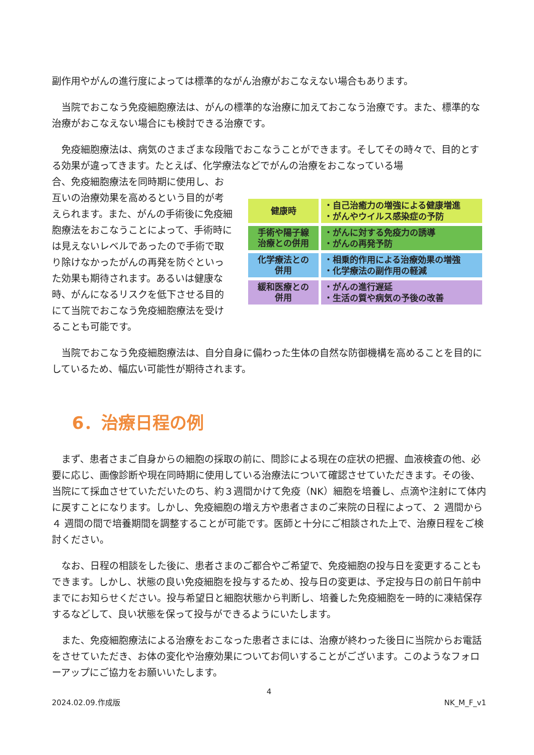副作用やがんの進行度によっては標準的ながん治療がおこなえない場合もあります。
　当院でおこなう免疫細胞療法は、がんの標準的な治療に加えておこなう治療です。また、標準的な治療がおこなえない場合にも検討できる治療です。
　免疫細胞療法は、病気のさまざまな段階でおこなうことができます。そしてその時々で、目的とする効果が違ってきます。たとえば、化学療法などでがんの治療をおこなっている場
合、免疫細胞療法を同時期に使用し、お互いの治療効果を高めるという目的が考えられます。また、がんの手術後に免疫細胞療法をおこなうことによって、手術時には見えないレベルであったので手術で取り除けなかったがんの再発を防ぐといった効果も期待されます。あるいは健康な時、がんになるリスクを低下させる目的にて当院でおこなう免疫細胞療法を受けることも可能です。
健康時
・自己治癒力の増強による健康増進
・がんやウイルス感染症の予防
手術や陽子線
治療との併用
・がんに対する免疫力の誘導
・がんの再発予防
化学療法との
併用
・相乗的作用による治療効果の増強
・化学療法の副作用の軽減
緩和医療との
併用
・がんの進行遅延
・生活の質や病気の予後の改善
　当院でおこなう免疫細胞療法は、自分自身に備わった生体の自然な防御機構を高めることを目的にしているため、幅広い可能性が期待されます。
6．治療日程の例
　まず、患者さまご自身からの細胞の採取の前に、問診による現在の症状の把握、血液検査の他、必要に応じ、画像診断や現在同時期に使用している治療法について確認させていただきます。その後、当院にて採血させていただいたのち、約３週間かけて免疫（NK）細胞を培養し、点滴や注射にて体内に戻すことになります。しかし、免疫細胞の増え方や患者さまのご来院の日程によって、２ 週間から ４ 週間の間で培養期間を調整することが可能です。医師と十分にご相談された上で、治療日程をご検討ください。
　なお、日程の相談をした後に、患者さまのご都合やご希望で、免疫細胞の投与日を変更することもできます。しかし、状態の良い免疫細胞を投与するため、投与日の変更は、予定投与日の前日午前中までにお知らせください。投与希望日と細胞状態から判断し、培養した免疫細胞を一時的に凍結保存するなどして、良い状態を保って投与ができるようにいたします。
　また、免疫細胞療法による治療をおこなった患者さまには、治療が終わった後日に当院からお電話をさせていただき、お体の変化や治療効果についてお伺いすることがございます。このようなフォローアップにご協力をお願いいたします。
4
2024.02.09.作成版 NK_M_F_v1